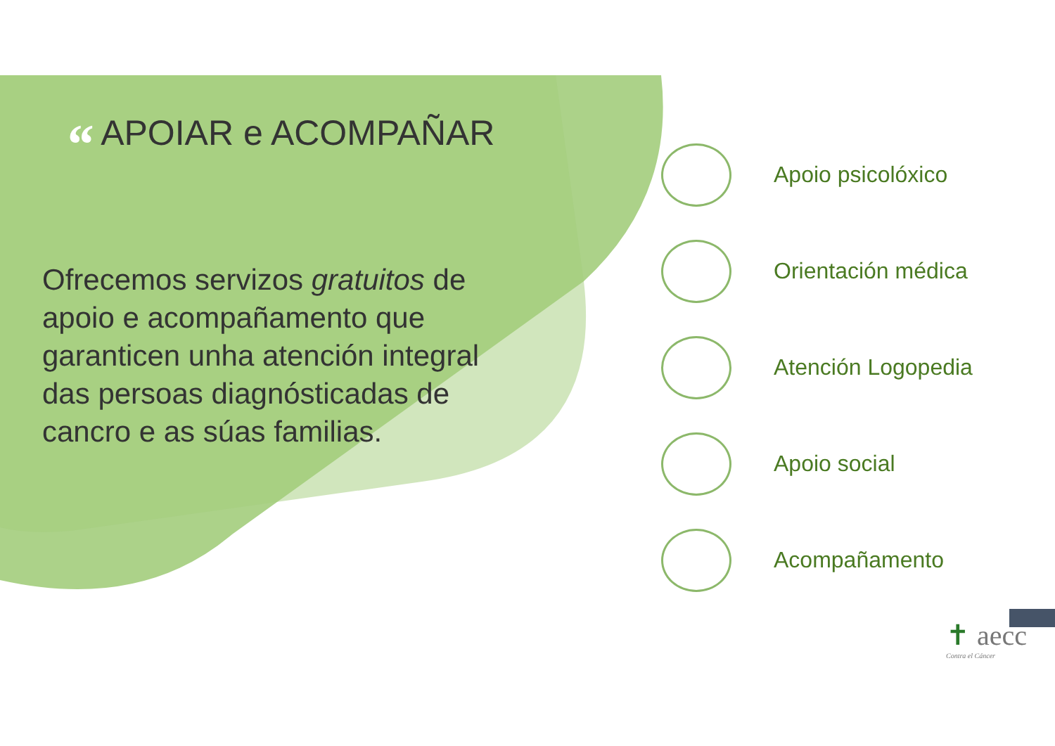“ APOIAR e ACOMPAÑAR
Ofrecemos servizos gratuitos de apoio e acompañamento que garanticen unha atención integral das persoas diagnósticadas de cancro e as súas familias.
Apoio psicolóxico
Orientación médica
Atención Logopedia
Apoio social
Acompañamento
✝ aecc
Contra el Cáncer